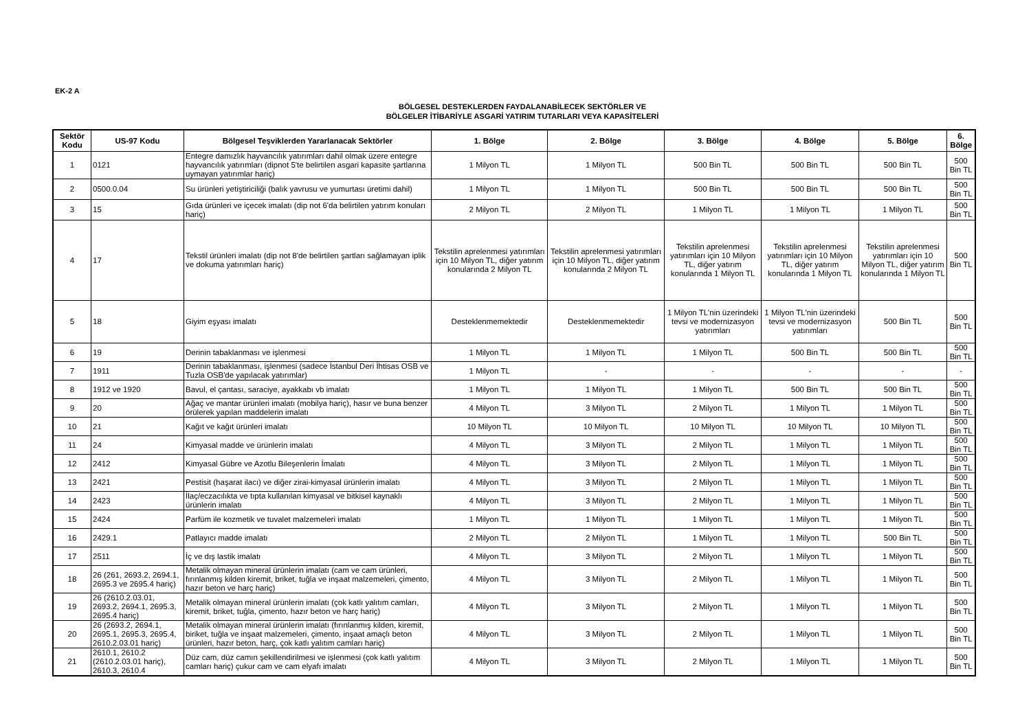EK-2 A
BÖLGESEL DESTEKLERDEN FAYDALANABİLECEK SEKTÖRLER VE
BÖLGELER İTİBARİYLE ASGARİ YATIRIM TUTARLARI VEYA KAPASİTELERİ
| Sektör Kodu | US-97 Kodu | Bölgesel Teşviklerden Yararlanacak Sektörler | 1. Bölge | 2. Bölge | 3. Bölge | 4. Bölge | 5. Bölge | 6. Bölge |
| --- | --- | --- | --- | --- | --- | --- | --- | --- |
| 1 | 0121 | Entegre damızlık hayvancılık yatırımları dahil olmak üzere entegre hayvancılık yatırımları (dipnot 5'te belirtilen asgari kapasite şartlarına uymayan yatırımlar hariç) | 1 Milyon TL | 1 Milyon TL | 500 Bin TL | 500 Bin TL | 500 Bin TL | 500 Bin TL |
| 2 | 0500.0.04 | Su ürünleri yetiştiriciliği (balık yavrusu ve yumurtası üretimi dahil) | 1 Milyon TL | 1 Milyon TL | 500 Bin TL | 500 Bin TL | 500 Bin TL | 500 Bin TL |
| 3 | 15 | Gıda ürünleri ve içecek imalatı (dip not 6'da belirtilen yatırım konuları hariç) | 2 Milyon TL | 2 Milyon TL | 1 Milyon TL | 1 Milyon TL | 1 Milyon TL | 500 Bin TL |
| 4 | 17 | Tekstil ürünleri imalatı (dip not 8'de belirtilen şartları sağlamayan iplik ve dokuma yatırımları hariç) | Tekstilin aprelenmesi yatırımları için 10 Milyon TL, diğer yatırım konularında 2 Milyon TL | Tekstilin aprelenmesi yatırımları için 10 Milyon TL, diğer yatırım konularında 2 Milyon TL | Tekstilin aprelenmesi yatırımları için 10 Milyon TL, diğer yatırım konularında 1 Milyon TL | Tekstilin aprelenmesi yatırımları için 10 Milyon TL, diğer yatırım konularında 1 Milyon TL | Tekstilin aprelenmesi yatırımları için 10 Milyon TL, diğer yatırım konularında 1 Milyon TL | 500 Bin TL |
| 5 | 18 | Giyim eşyası imalatı | Desteklenmemektedir | Desteklenmemektedir | 1 Milyon TL'nin üzerindeki tevsi ve modernizasyon yatırımları | 1 Milyon TL'nin üzerindeki tevsi ve modernizasyon yatırımları | 500 Bin TL | 500 Bin TL |
| 6 | 19 | Derinin tabaklanması ve işlenmesi | 1 Milyon TL | 1 Milyon TL | 1 Milyon TL | 500 Bin TL | 500 Bin TL | 500 Bin TL |
| 7 | 1911 | Derinin tabaklanması, işlenmesi (sadece İstanbul Deri İhtisas OSB ve Tuzla OSB'de yapılacak yatırımlar) | 1 Milyon TL | - | - | - | - | - |
| 8 | 1912 ve 1920 | Bavul, el çantası, saraciye, ayakkabı vb imalatı | 1 Milyon TL | 1 Milyon TL | 1 Milyon TL | 500 Bin TL | 500 Bin TL | 500 Bin TL |
| 9 | 20 | Ağaç ve mantar ürünleri imalatı (mobilya hariç), hasır ve buna benzer örülerek yapılan maddelerin imalatı | 4 Milyon TL | 3 Milyon TL | 2 Milyon TL | 1 Milyon TL | 1 Milyon TL | 500 Bin TL |
| 10 | 21 | Kağıt ve kağıt ürünleri imalatı | 10 Milyon TL | 10 Milyon TL | 10 Milyon TL | 10 Milyon TL | 10 Milyon TL | 500 Bin TL |
| 11 | 24 | Kimyasal madde ve ürünlerin imalatı | 4 Milyon TL | 3 Milyon TL | 2 Milyon TL | 1 Milyon TL | 1 Milyon TL | 500 Bin TL |
| 12 | 2412 | Kimyasal Gübre ve Azotlu Bileşenlerin İmalatı | 4 Milyon TL | 3 Milyon TL | 2 Milyon TL | 1 Milyon TL | 1 Milyon TL | 500 Bin TL |
| 13 | 2421 | Pestisit (haşarat ilacı) ve diğer zirai-kimyasal ürünlerin imalatı | 4 Milyon TL | 3 Milyon TL | 2 Milyon TL | 1 Milyon TL | 1 Milyon TL | 500 Bin TL |
| 14 | 2423 | İlaç/eczacılıkta ve tıpta kullanılan kimyasal ve bitkisel kaynaklı ürünlerin imalatı | 4 Milyon TL | 3 Milyon TL | 2 Milyon TL | 1 Milyon TL | 1 Milyon TL | 500 Bin TL |
| 15 | 2424 | Parfüm ile kozmetik ve tuvalet malzemeleri imalatı | 1 Milyon TL | 1 Milyon TL | 1 Milyon TL | 1 Milyon TL | 1 Milyon TL | 500 Bin TL |
| 16 | 2429.1 | Patlayıcı madde imalatı | 2 Milyon TL | 2 Milyon TL | 1 Milyon TL | 1 Milyon TL | 500 Bin TL | 500 Bin TL |
| 17 | 2511 | İç ve dış lastik imalatı | 4 Milyon TL | 3 Milyon TL | 2 Milyon TL | 1 Milyon TL | 1 Milyon TL | 500 Bin TL |
| 18 | 26 (261, 2693.2, 2694.1, 2695.3 ve 2695.4 hariç) | Metalik olmayan mineral ürünlerin imalatı (cam ve cam ürünleri, fırınlanmış kilden kiremit, briket, tuğla ve inşaat malzemeleri, çimento, hazır beton ve harç hariç) | 4 Milyon TL | 3 Milyon TL | 2 Milyon TL | 1 Milyon TL | 1 Milyon TL | 500 Bin TL |
| 19 | 26 (2610.2.03.01, 2693.2, 2694.1, 2695.3, 2695.4 hariç) | Metalik olmayan mineral ürünlerin imalatı (çok katlı yalıtım camları, kiremit, briket, tuğla, çimento, hazır beton ve harç hariç) | 4 Milyon TL | 3 Milyon TL | 2 Milyon TL | 1 Milyon TL | 1 Milyon TL | 500 Bin TL |
| 20 | 26 (2693.2, 2694.1, 2695.1, 2695.3, 2695.4, 2610.2.03.01 hariç) | Metalik olmayan mineral ürünlerin imalatı (fırınlanmış kilden, kiremit, biriket, tuğla ve inşaat malzemeleri, çimento, inşaat amaçlı beton ürünleri, hazır beton, harç, çok katlı yalıtım camları hariç) | 4 Milyon TL | 3 Milyon TL | 2 Milyon TL | 1 Milyon TL | 1 Milyon TL | 500 Bin TL |
| 21 | 2610.1, 2610.2 (2610.2.03.01 hariç), 2610.3, 2610.4 | Düz cam, düz camın şekillendirilmesi ve işlenmesi (çok katlı yalıtım camları hariç) çukur cam ve cam elyafı imalatı | 4 Milyon TL | 3 Milyon TL | 2 Milyon TL | 1 Milyon TL | 1 Milyon TL | 500 Bin TL |